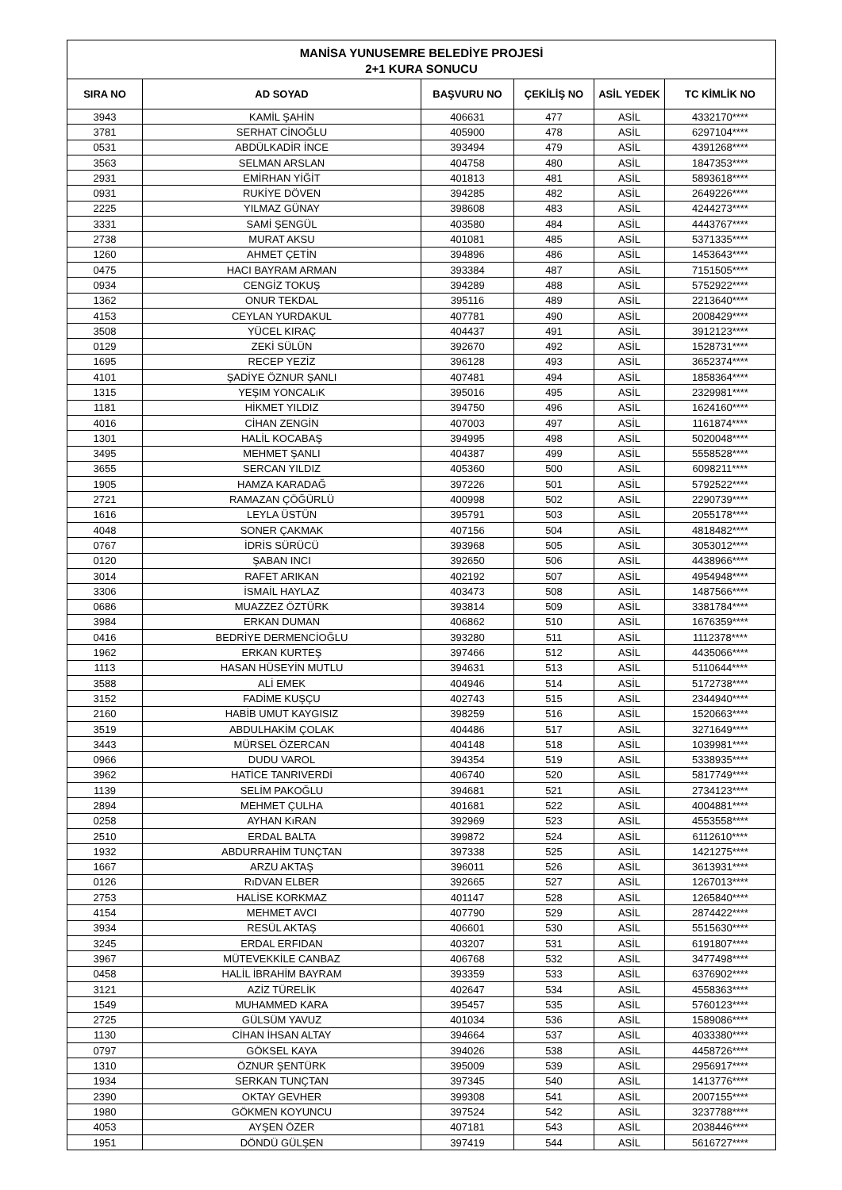MANİSA YUNUSEMRE BELEDİYE PROJESİ
2+1 KURA SONUCU
| SIRA NO | AD SOYAD | BAŞVURU NO | ÇEKİLİŞ NO | ASİL YEDEK | TC KİMLİK NO |
| --- | --- | --- | --- | --- | --- |
| 3943 | KAMİL ŞAHİN | 406631 | 477 | ASİL | 4332170**** |
| 3781 | SERHAT CİNOĞLU | 405900 | 478 | ASİL | 6297104**** |
| 0531 | ABDÜLKADİR İNCE | 393494 | 479 | ASİL | 4391268**** |
| 3563 | SELMAN ARSLAN | 404758 | 480 | ASİL | 1847353**** |
| 2931 | EMİRHAN YİĞİT | 401813 | 481 | ASİL | 5893618**** |
| 0931 | RUKİYE DÖVEN | 394285 | 482 | ASİL | 2649226**** |
| 2225 | YILMAZ GÜNAY | 398608 | 483 | ASİL | 4244273**** |
| 3331 | SAMİ ŞENGÜL | 403580 | 484 | ASİL | 4443767**** |
| 2738 | MURAT AKSU | 401081 | 485 | ASİL | 5371335**** |
| 1260 | AHMET ÇETİN | 394896 | 486 | ASİL | 1453643**** |
| 0475 | HACI BAYRAM ARMAN | 393384 | 487 | ASİL | 7151505**** |
| 0934 | CENGİZ TOKUŞ | 394289 | 488 | ASİL | 5752922**** |
| 1362 | ONUR TEKDAL | 395116 | 489 | ASİL | 2213640**** |
| 4153 | CEYLAN YURDAKUL | 407781 | 490 | ASİL | 2008429**** |
| 3508 | YÜCEL KIRAÇ | 404437 | 491 | ASİL | 3912123**** |
| 0129 | ZEKİ SÜLÜN | 392670 | 492 | ASİL | 1528731**** |
| 1695 | RECEP YEZİZ | 396128 | 493 | ASİL | 3652374**** |
| 4101 | ŞADİYE ÖZNUR ŞANLI | 407481 | 494 | ASİL | 1858364**** |
| 1315 | YEŞIM YONCALıK | 395016 | 495 | ASİL | 2329981**** |
| 1181 | HİKMET YILDIZ | 394750 | 496 | ASİL | 1624160**** |
| 4016 | CİHAN ZENGİN | 407003 | 497 | ASİL | 1161874**** |
| 1301 | HALİL KOCABAŞ | 394995 | 498 | ASİL | 5020048**** |
| 3495 | MEHMET ŞANLI | 404387 | 499 | ASİL | 5558528**** |
| 3655 | SERCAN YILDIZ | 405360 | 500 | ASİL | 6098211**** |
| 1905 | HAMZA KARADAĞ | 397226 | 501 | ASİL | 5792522**** |
| 2721 | RAMAZAN ÇÖĞÜRLÜ | 400998 | 502 | ASİL | 2290739**** |
| 1616 | LEYLA ÜSTÜN | 395791 | 503 | ASİL | 2055178**** |
| 4048 | SONER ÇAKMAK | 407156 | 504 | ASİL | 4818482**** |
| 0767 | İDRİS SÜRÜCÜ | 393968 | 505 | ASİL | 3053012**** |
| 0120 | ŞABAN INCI | 392650 | 506 | ASİL | 4438966**** |
| 3014 | RAFET ARIKAN | 402192 | 507 | ASİL | 4954948**** |
| 3306 | İSMAİL HAYLAZ | 403473 | 508 | ASİL | 1487566**** |
| 0686 | MUAZZEZ ÖZTÜRK | 393814 | 509 | ASİL | 3381784**** |
| 3984 | ERKAN DUMAN | 406862 | 510 | ASİL | 1676359**** |
| 0416 | BEDRİYE DERMENCİOĞLU | 393280 | 511 | ASİL | 1112378**** |
| 1962 | ERKAN KURTEŞ | 397466 | 512 | ASİL | 4435066**** |
| 1113 | HASAN HÜSEYİN MUTLU | 394631 | 513 | ASİL | 5110644**** |
| 3588 | ALİ EMEK | 404946 | 514 | ASİL | 5172738**** |
| 3152 | FADİME KUŞÇU | 402743 | 515 | ASİL | 2344940**** |
| 2160 | HABİB UMUT KAYGISIZ | 398259 | 516 | ASİL | 1520663**** |
| 3519 | ABDULHAKİM ÇOLAK | 404486 | 517 | ASİL | 3271649**** |
| 3443 | MÜRSEL ÖZERCAN | 404148 | 518 | ASİL | 1039981**** |
| 0966 | DUDU VAROL | 394354 | 519 | ASİL | 5338935**** |
| 3962 | HATİCE TANRIVERDİ | 406740 | 520 | ASİL | 5817749**** |
| 1139 | SELİM PAKOĞLU | 394681 | 521 | ASİL | 2734123**** |
| 2894 | MEHMET ÇULHA | 401681 | 522 | ASİL | 4004881**** |
| 0258 | AYHAN KıRAN | 392969 | 523 | ASİL | 4553558**** |
| 2510 | ERDAL BALTA | 399872 | 524 | ASİL | 6112610**** |
| 1932 | ABDURRAHİM TUNÇTAN | 397338 | 525 | ASİL | 1421275**** |
| 1667 | ARZU AKTAŞ | 396011 | 526 | ASİL | 3613931**** |
| 0126 | RıDVAN ELBER | 392665 | 527 | ASİL | 1267013**** |
| 2753 | HALİSE KORKMAZ | 401147 | 528 | ASİL | 1265840**** |
| 4154 | MEHMET AVCI | 407790 | 529 | ASİL | 2874422**** |
| 3934 | RESÜL AKTAŞ | 406601 | 530 | ASİL | 5515630**** |
| 3245 | ERDAL ERFIDAN | 403207 | 531 | ASİL | 6191807**** |
| 3967 | MÜTEVEKKİLE CANBAZ | 406768 | 532 | ASİL | 3477498**** |
| 0458 | HALİL İBRAHİM BAYRAM | 393359 | 533 | ASİL | 6376902**** |
| 3121 | AZİZ TÜRELİK | 402647 | 534 | ASİL | 4558363**** |
| 1549 | MUHAMMED KARA | 395457 | 535 | ASİL | 5760123**** |
| 2725 | GÜLSÜM YAVUZ | 401034 | 536 | ASİL | 1589086**** |
| 1130 | CİHAN İHSAN ALTAY | 394664 | 537 | ASİL | 4033380**** |
| 0797 | GÖKSEL KAYA | 394026 | 538 | ASİL | 4458726**** |
| 1310 | ÖZNUR ŞENTÜRK | 395009 | 539 | ASİL | 2956917**** |
| 1934 | SERKAN TUNÇTAN | 397345 | 540 | ASİL | 1413776**** |
| 2390 | OKTAY GEVHER | 399308 | 541 | ASİL | 2007155**** |
| 1980 | GÖKMEN KOYUNCU | 397524 | 542 | ASİL | 3237788**** |
| 4053 | AYŞEN ÖZER | 407181 | 543 | ASİL | 2038446**** |
| 1951 | DÖNDÜ GÜLŞEN | 397419 | 544 | ASİL | 5616727**** |